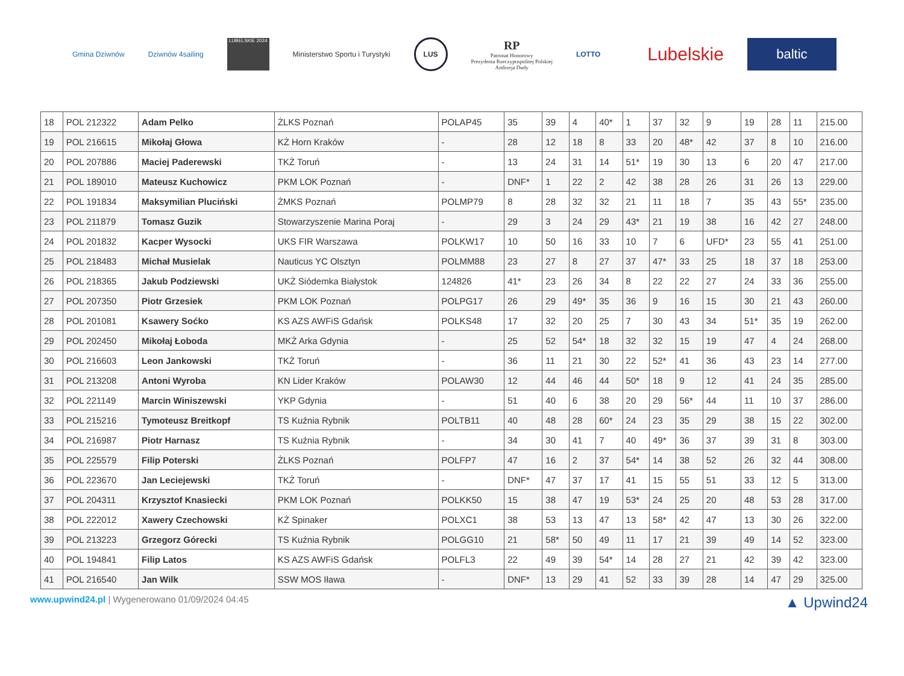Gmina Dziwnów Dziwnów 4sailing
LUBELSKIE 2024
Ministerstwo Sportu i Turystyki
LUS
RP
Patronat Honorowy
Prezydenta Rzeczypospolitej Polskiej
Andrzeja Dudy
LOTTO
Lubelskie
baltic
| 18 | POL 212322 | Adam Pelko | ŻLKS Poznań | POLAP45 | 35 | 39 | 4 | 40* | 1 | 37 | 32 | 9 | 19 | 28 | 11 | 215.00 |
| 19 | POL 216615 | Mikołaj Głowa | KŻ Horn Kraków | - | 28 | 12 | 18 | 8 | 33 | 20 | 48* | 42 | 37 | 8 | 10 | 216.00 |
| 20 | POL 207886 | Maciej Paderewski | TKŻ Toruń | - | 13 | 24 | 31 | 14 | 51* | 19 | 30 | 13 | 6 | 20 | 47 | 217.00 |
| 21 | POL 189010 | Mateusz Kuchowicz | PKM LOK Poznań | - | DNF* | 1 | 22 | 2 | 42 | 38 | 28 | 26 | 31 | 26 | 13 | 229.00 |
| 22 | POL 191834 | Maksymilian Pluciński | ŻMKS Poznań | POLMP79 | 8 | 28 | 32 | 32 | 21 | 11 | 18 | 7 | 35 | 43 | 55* | 235.00 |
| 23 | POL 211879 | Tomasz Guzik | Stowarzyszenie Marina Poraj | - | 29 | 3 | 24 | 29 | 43* | 21 | 19 | 38 | 16 | 42 | 27 | 248.00 |
| 24 | POL 201832 | Kacper Wysocki | UKS FIR Warszawa | POLKW17 | 10 | 50 | 16 | 33 | 10 | 7 | 6 | UFD* | 23 | 55 | 41 | 251.00 |
| 25 | POL 218483 | Michał Musielak | Nauticus YC Olsztyn | POLMM88 | 23 | 27 | 8 | 27 | 37 | 47* | 33 | 25 | 18 | 37 | 18 | 253.00 |
| 26 | POL 218365 | Jakub Podziewski | UKŻ Siódemka Białystok | 124826 | 41* | 23 | 26 | 34 | 8 | 22 | 22 | 27 | 24 | 33 | 36 | 255.00 |
| 27 | POL 207350 | Piotr Grzesiek | PKM LOK Poznań | POLPG17 | 26 | 29 | 49* | 35 | 36 | 9 | 16 | 15 | 30 | 21 | 43 | 260.00 |
| 28 | POL 201081 | Ksawery Soćko | KS AZS AWFiS Gdańsk | POLKS48 | 17 | 32 | 20 | 25 | 7 | 30 | 43 | 34 | 51* | 35 | 19 | 262.00 |
| 29 | POL 202450 | Mikołaj Łoboda | MKŻ Arka Gdynia | - | 25 | 52 | 54* | 18 | 32 | 32 | 15 | 19 | 47 | 4 | 24 | 268.00 |
| 30 | POL 216603 | Leon Jankowski | TKŻ Toruń | - | 36 | 11 | 21 | 30 | 22 | 52* | 41 | 36 | 43 | 23 | 14 | 277.00 |
| 31 | POL 213208 | Antoni Wyroba | KN Lider Kraków | POLAW30 | 12 | 44 | 46 | 44 | 50* | 18 | 9 | 12 | 41 | 24 | 35 | 285.00 |
| 32 | POL 221149 | Marcin Winiszewski | YKP Gdynia | - | 51 | 40 | 6 | 38 | 20 | 29 | 56* | 44 | 11 | 10 | 37 | 286.00 |
| 33 | POL 215216 | Tymoteusz Breitkopf | TS Kuźnia Rybnik | POLTB11 | 40 | 48 | 28 | 60* | 24 | 23 | 35 | 29 | 38 | 15 | 22 | 302.00 |
| 34 | POL 216987 | Piotr Harnasz | TS Kuźnia Rybnik | - | 34 | 30 | 41 | 7 | 40 | 49* | 36 | 37 | 39 | 31 | 8 | 303.00 |
| 35 | POL 225579 | Filip Poterski | ŻLKS Poznań | POLFP7 | 47 | 16 | 2 | 37 | 54* | 14 | 38 | 52 | 26 | 32 | 44 | 308.00 |
| 36 | POL 223670 | Jan Leciejewski | TKŻ Toruń | - | DNF* | 47 | 37 | 17 | 41 | 15 | 55 | 51 | 33 | 12 | 5 | 313.00 |
| 37 | POL 204311 | Krzysztof Knasiecki | PKM LOK Poznań | POLKK50 | 15 | 38 | 47 | 19 | 53* | 24 | 25 | 20 | 48 | 53 | 28 | 317.00 |
| 38 | POL 222012 | Xawery Czechowski | KŻ Spinaker | POLXC1 | 38 | 53 | 13 | 47 | 13 | 58* | 42 | 47 | 13 | 30 | 26 | 322.00 |
| 39 | POL 213223 | Grzegorz Górecki | TS Kuźnia Rybnik | POLGG10 | 21 | 58* | 50 | 49 | 11 | 17 | 21 | 39 | 49 | 14 | 52 | 323.00 |
| 40 | POL 194841 | Filip Latos | KS AZS AWFiS Gdańsk | POLFL3 | 22 | 49 | 39 | 54* | 14 | 28 | 27 | 21 | 42 | 39 | 42 | 323.00 |
| 41 | POL 216540 | Jan Wilk | SSW MOS Iława | - | DNF* | 13 | 29 | 41 | 52 | 33 | 39 | 28 | 14 | 47 | 29 | 325.00 |
www.upwind24.pl | Wygenerowano 01/09/2024 04:45
▲ Upwind24